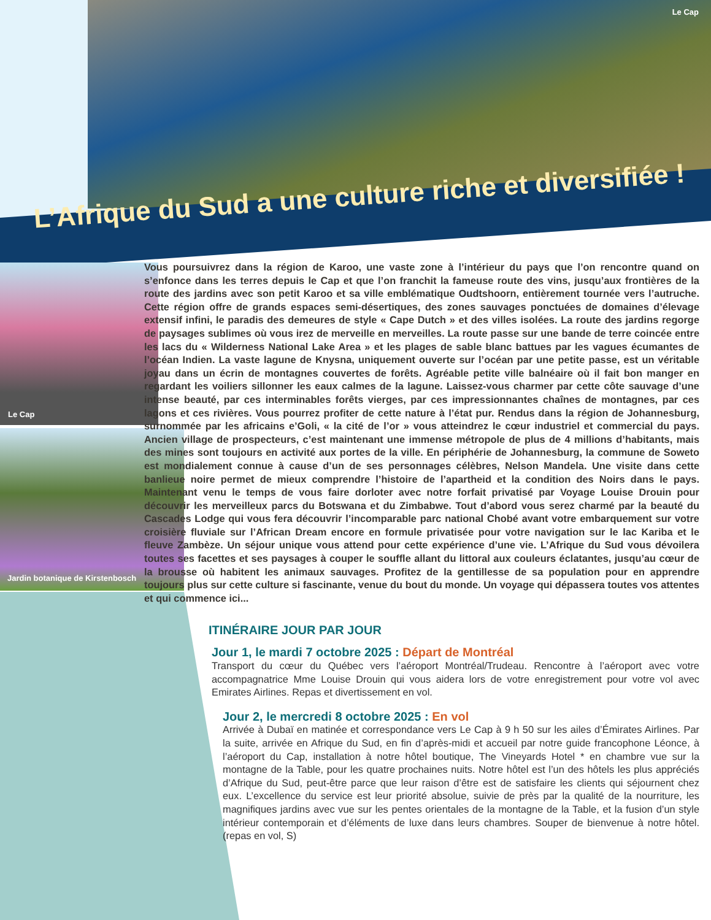Le Cap
Le Cap
Jardin botanique de Kirstenbosch
L’Afrique du Sud a une culture riche et diversifiée !
Vous poursuivrez dans la région de Karoo, une vaste zone à l’intérieur du pays que l’on rencontre quand on s’enfonce dans les terres depuis le Cap et que l’on franchit la fameuse route des vins, jusqu’aux frontières de la route des jardins avec son petit Karoo et sa ville emblématique Oudtshoorn, entièrement tournée vers l’autruche. Cette région offre de grands espaces semi-désertiques, des zones sauvages ponctuées de domaines d’élevage extensif infini, le paradis des demeures de style « Cape Dutch » et des villes isolées. La route des jardins regorge de paysages sublimes où vous irez de merveille en merveilles. La route passe sur une bande de terre coincée entre les lacs du « Wilderness National Lake Area » et les plages de sable blanc battues par les vagues écumantes de l’océan Indien. La vaste lagune de Knysna, uniquement ouverte sur l’océan par une petite passe, est un véritable joyau dans un écrin de montagnes couvertes de forêts. Agréable petite ville balnéaire où il fait bon manger en regardant les voiliers sillonner les eaux calmes de la lagune. Laissez-vous charmer par cette côte sauvage d’une intense beauté, par ces interminables forêts vierges, par ces impressionnantes chaînes de montagnes, par ces lagons et ces rivières. Vous pourrez profiter de cette nature à l’état pur. Rendus dans la région de Johannesburg, surnommée par les africains e’Goli, « la cité de l’or » vous atteindrez le cœur industriel et commercial du pays. Ancien village de prospecteurs, c’est maintenant une immense métropole de plus de 4 millions d’habitants, mais des mines sont toujours en activité aux portes de la ville. En périphérie de Johannesburg, la commune de Soweto est mondialement connue à cause d’un de ses personnages célèbres, Nelson Mandela. Une visite dans cette banlieue noire permet de mieux comprendre l’histoire de l’apartheid et la condition des Noirs dans le pays. Maintenant venu le temps de vous faire dorloter avec notre forfait privatisé par Voyage Louise Drouin pour découvrir les merveilleux parcs du Botswana et du Zimbabwe. Tout d’abord vous serez charmé par la beauté du Cascades Lodge qui vous fera découvrir l’incomparable parc national Chobé avant votre embarquement sur votre croisière fluviale sur l’African Dream encore en formule privatisée pour votre navigation sur le lac Kariba et le fleuve Zambèze. Un séjour unique vous attend pour cette expérience d’une vie. L’Afrique du Sud vous dévoilera toutes ses facettes et ses paysages à couper le souffle allant du littoral aux couleurs éclatantes, jusqu’au cœur de la brousse où habitent les animaux sauvages. Profitez de la gentillesse de sa population pour en apprendre toujours plus sur cette culture si fascinante, venue du bout du monde. Un voyage qui dépassera toutes vos attentes et qui commence ici...
ITINÉRAIRE JOUR PAR JOUR
Jour 1, le mardi 7 octobre 2025 : Départ de Montréal
Transport du cœur du Québec vers l’aéroport Montréal/Trudeau. Rencontre à l’aéroport avec votre accompagnatrice Mme Louise Drouin qui vous aidera lors de votre enregistrement pour votre vol avec Emirates Airlines. Repas et divertissement en vol.
Jour 2, le mercredi 8 octobre 2025 : En vol
Arrivée à Dubaï en matinée et correspondance vers Le Cap à 9 h 50 sur les ailes d’Émirates Airlines. Par la suite, arrivée en Afrique du Sud, en fin d’après-midi et accueil par notre guide francophone Léonce, à l’aéroport du Cap, installation à notre hôtel boutique, The Vineyards Hotel * en chambre vue sur la montagne de la Table, pour les quatre prochaines nuits. Notre hôtel est l’un des hôtels les plus appréciés d’Afrique du Sud, peut-être parce que leur raison d’être est de satisfaire les clients qui séjournent chez eux. L’excellence du service est leur priorité absolue, suivie de près par la qualité de la nourriture, les magnifiques jardins avec vue sur les pentes orientales de la montagne de la Table, et la fusion d’un style intérieur contemporain et d’éléments de luxe dans leurs chambres. Souper de bienvenue à notre hôtel. (repas en vol, S)